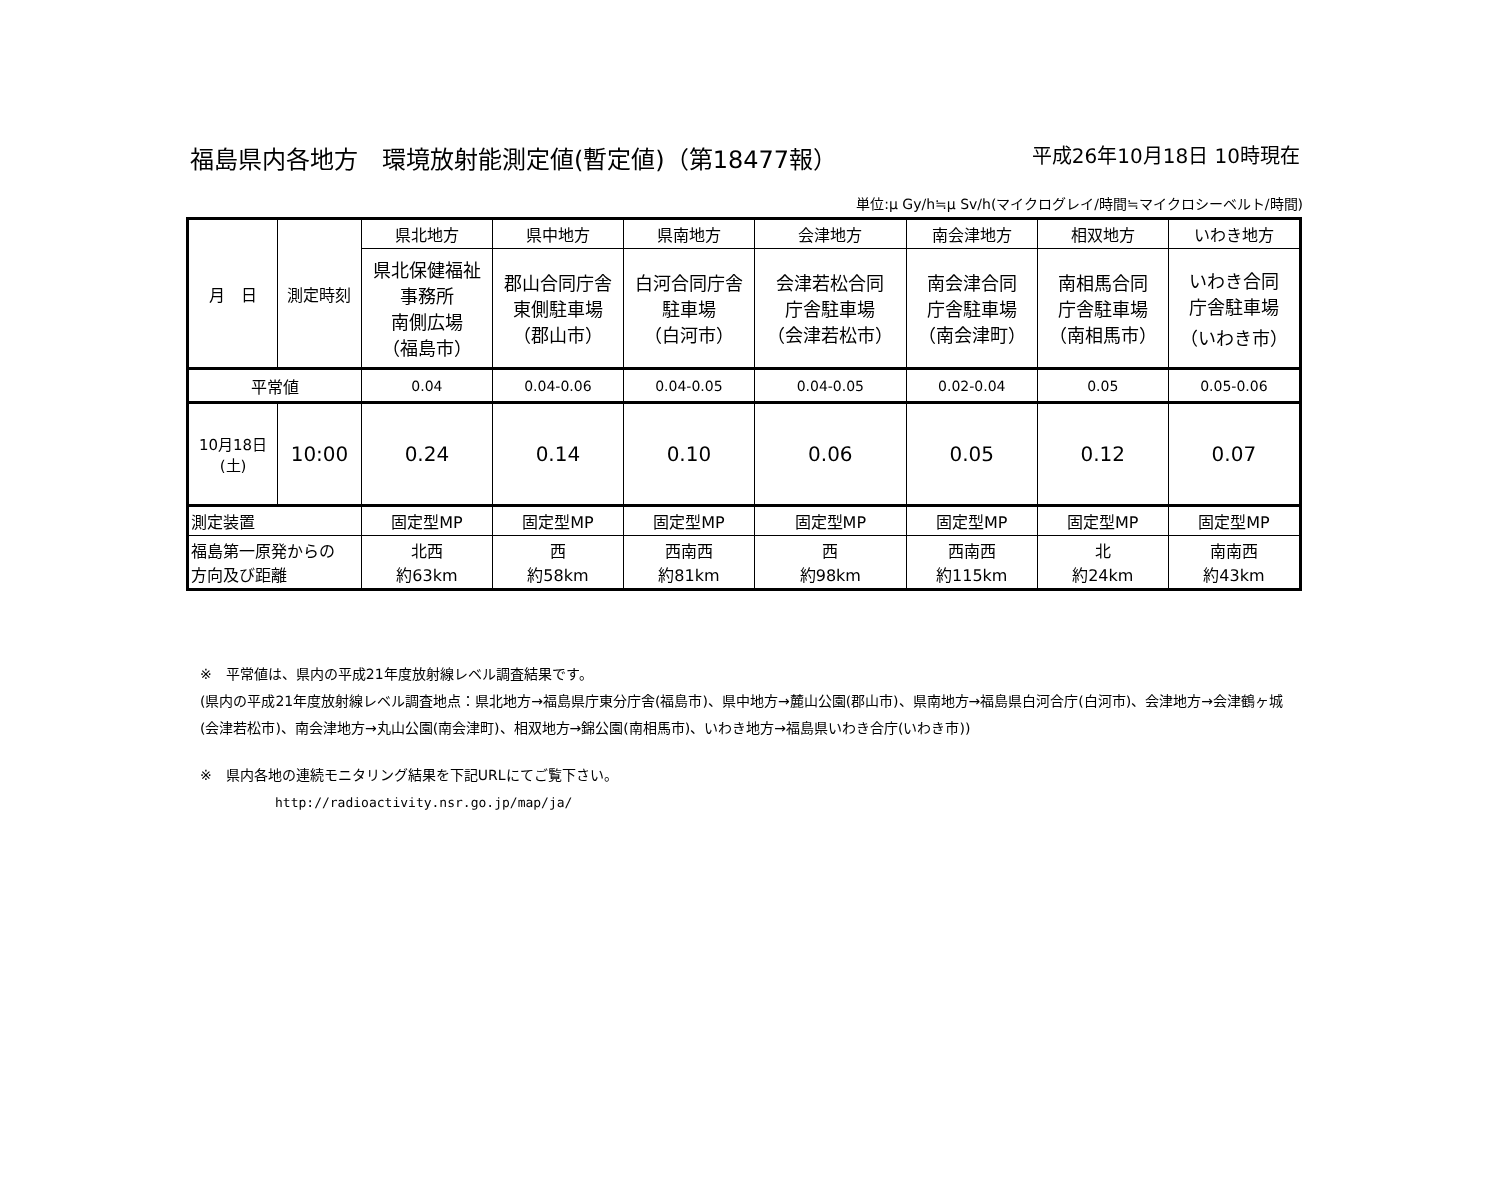福島県内各地方　環境放射能測定値(暫定値)（第18477報）
平成26年10月18日 10時現在
単位:μ Gy/h≒μ Sv/h(マイクログレイ/時間≒マイクロシーベルト/時間)
| 月 日 | 測定時刻 | 県北地方 | 県中地方 | 県南地方 | 会津地方 | 南会津地方 | 相双地方 | いわき地方 |
| --- | --- | --- | --- | --- | --- | --- | --- | --- |
| | | 県北保健福祉 事務所 南側広場 （福島市） | 郡山合同庁舎 東側駐車場 （郡山市） | 白河合同庁舎 駐車場 （白河市） | 会津若松合同 庁舎駐車場 （会津若松市） | 南会津合同 庁舎駐車場 （南会津町） | 南相馬合同 庁舎駐車場 （南相馬市） | いわき合同 庁舎駐車場 （いわき市） |
| 平常値 | | 0.04 | 0.04-0.06 | 0.04-0.05 | 0.04-0.05 | 0.02-0.04 | 0.05 | 0.05-0.06 |
| 10月18日 (土) | 10:00 | 0.24 | 0.14 | 0.10 | 0.06 | 0.05 | 0.12 | 0.07 |
| 測定装置 | | 固定型MP | 固定型MP | 固定型MP | 固定型MP | 固定型MP | 固定型MP | 固定型MP |
| 福島第一原発からの 方向及び距離 | | 北西 約63km | 西 約58km | 西南西 約81km | 西 約98km | 西南西 約115km | 北 約24km | 南南西 約43km |
※　平常値は、県内の平成21年度放射線レベル調査結果です。
(県内の平成21年度放射線レベル調査地点：県北地方→福島県庁東分庁舎(福島市)、県中地方→麓山公園(郡山市)、県南地方→福島県白河合庁(白河市)、会津地方→会津鶴ヶ城(会津若松市)、南会津地方→丸山公園(南会津町)、相双地方→錦公園(南相馬市)、いわき地方→福島県いわき合庁(いわき市))
※　県内各地の連続モニタリング結果を下記URLにてご覧下さい。
http://radioactivity.nsr.go.jp/map/ja/